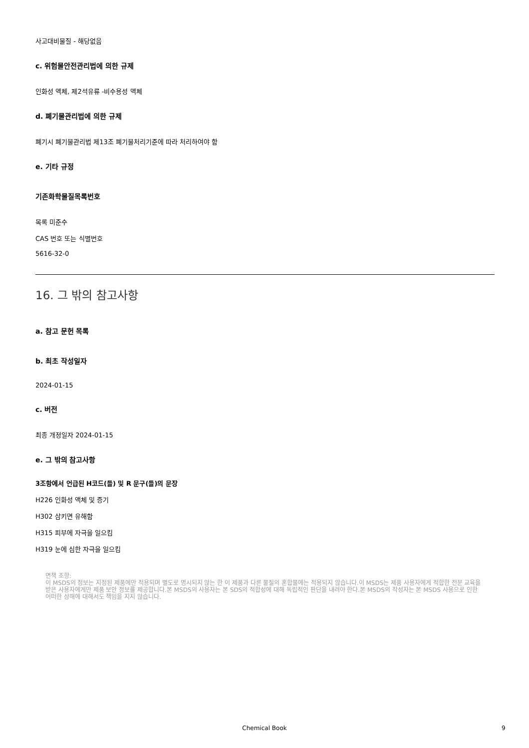사고대비물질 - 해당없음
c. 위험물안전관리법에 의한 규제
인화성 액체, 제2석유류 -비수용성 액체
d. 폐기물관리법에 의한 규제
폐기시 폐기물관리법 제13조 폐기물처리기준에 따라 처리하여야 함
e. 기타 규정
기존화학물질목록번호
목록 미준수
CAS 번호 또는 식별번호
5616-32-0
16. 그 밖의 참고사항
a. 참고 문헌 목록
b. 최초 작성일자
2024-01-15
c. 버전
최종 개정일자 2024-01-15
e. 그 밖의 참고사항
3조항에서 언급된 H코드(들) 및 R 문구(들)의 문장
H226 인화성 액체 및 증기
H302 삼키면 유해함
H315 피부에 자극을 일으킴
H319 눈에 심한 자극을 일으킴
면책 조항:
이 MSDS의 정보는 지정된 제품에만 적용되며 별도로 명시되지 않는 한 이 제품과 다른 물질의 혼합물에는 적용되지 않습니다.이 MSDS는 제품 사용자에게 적합한 전문 교육을 받은 사용자에게만 제품 보안 정보를 제공합니다.본 MSDS의 사용자는 본 SDS의 적합성에 대해 독립적인 판단을 내려야 한다.본 MSDS의 작성자는 본 MSDS 사용으로 인한 어떠한 상해에 대해서도 책임을 지지 않습니다.
Chemical Book 9